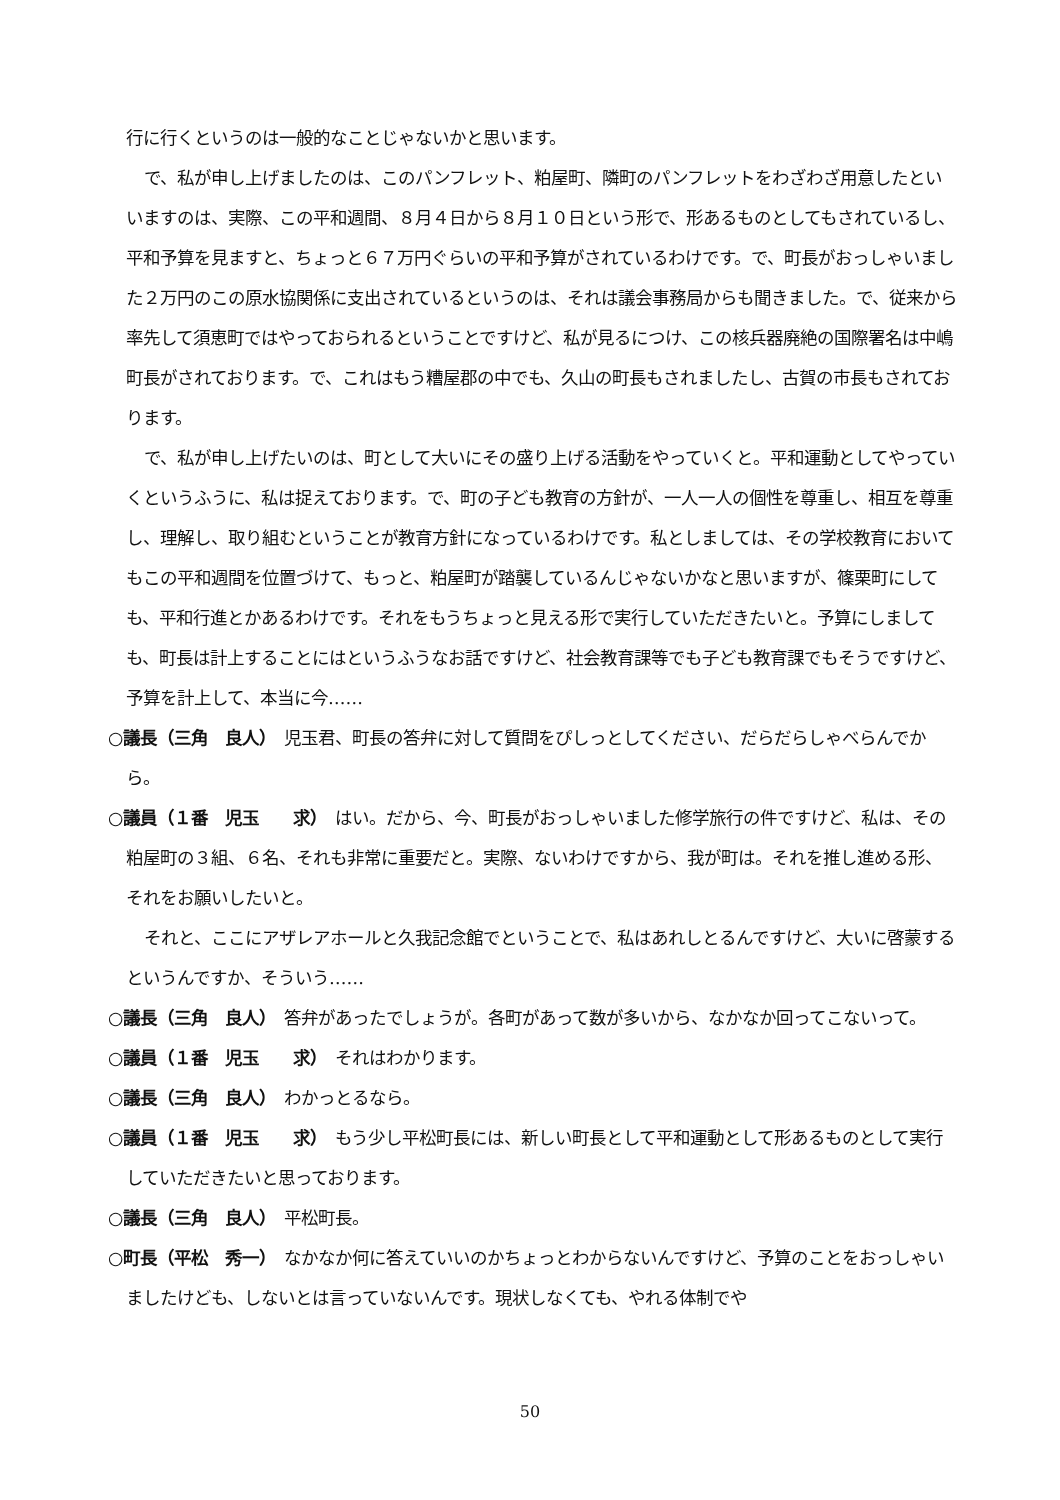行に行くというのは一般的なことじゃないかと思います。
で、私が申し上げましたのは、このパンフレット、粕屋町、隣町のパンフレットをわざわざ用意したといいますのは、実際、この平和週間、８月４日から８月１０日という形で、形あるものとしてもされているし、平和予算を見ますと、ちょっと６７万円ぐらいの平和予算がされているわけです。で、町長がおっしゃいました２万円のこの原水協関係に支出されているというのは、それは議会事務局からも聞きました。で、従来から率先して須恵町ではやっておられるということですけど、私が見るにつけ、この核兵器廃絶の国際署名は中嶋町長がされております。で、これはもう糟屋郡の中でも、久山の町長もされましたし、古賀の市長もされております。
で、私が申し上げたいのは、町として大いにその盛り上げる活動をやっていくと。平和運動としてやっていくというふうに、私は捉えております。で、町の子ども教育の方針が、一人一人の個性を尊重し、相互を尊重し、理解し、取り組むということが教育方針になっているわけです。私としましては、その学校教育においてもこの平和週間を位置づけて、もっと、粕屋町が踏襲しているんじゃないかなと思いますが、篠栗町にしても、平和行進とかあるわけです。それをもうちょっと見える形で実行していただきたいと。予算にしましても、町長は計上することにはというふうなお話ですけど、社会教育課等でも子ども教育課でもそうですけど、予算を計上して、本当に今……
○議長（三角　良人）　児玉君、町長の答弁に対して質問をぴしっとしてください、だらだらしゃべらんでから。
○議員（１番　児玉　　求）　はい。だから、今、町長がおっしゃいました修学旅行の件ですけど、私は、その粕屋町の３組、６名、それも非常に重要だと。実際、ないわけですから、我が町は。それを推し進める形、それをお願いしたいと。
それと、ここにアザレアホールと久我記念館でということで、私はあれしとるんですけど、大いに啓蒙するというんですか、そういう……
○議長（三角　良人）　答弁があったでしょうが。各町があって数が多いから、なかなか回ってこないって。
○議員（１番　児玉　　求）　それはわかります。
○議長（三角　良人）　わかっとるなら。
○議員（１番　児玉　　求）　もう少し平松町長には、新しい町長として平和運動として形あるものとして実行していただきたいと思っております。
○議長（三角　良人）　平松町長。
○町長（平松　秀一）　なかなか何に答えていいのかちょっとわからないんですけど、予算のことをおっしゃいましたけども、しないとは言っていないんです。現状しなくても、やれる体制でや
50